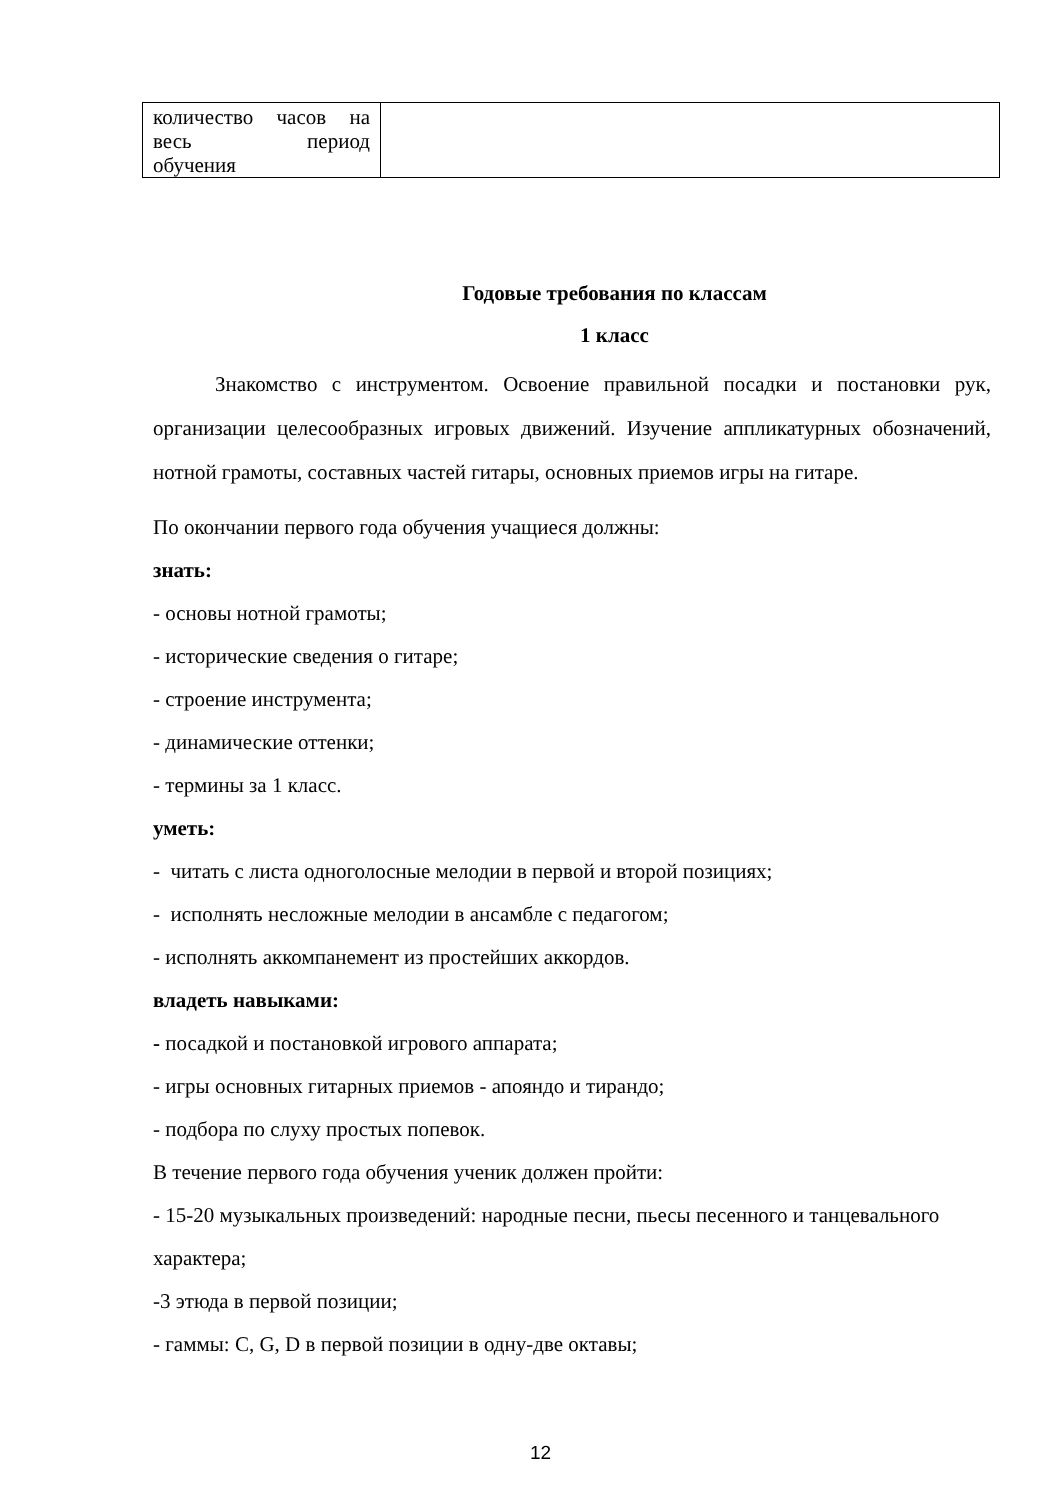| количество часов на весь период обучения | |
Годовые требования по классам
1 класс
Знакомство с инструментом. Освоение правильной посадки и постановки рук, организации целесообразных игровых движений. Изучение аппликатурных обозначений, нотной грамоты, составных частей гитары, основных приемов игры на гитаре.
По окончании первого года обучения учащиеся должны:
знать:
- основы нотной грамоты;
- исторические сведения о гитаре;
- строение инструмента;
- динамические оттенки;
- термины за 1 класс.
уметь:
- читать с листа одноголосные мелодии в первой и второй позициях;
- исполнять несложные мелодии в ансамбле с педагогом;
- исполнять аккомпанемент из простейших аккордов.
владеть навыками:
- посадкой и постановкой игрового аппарата;
- игры основных гитарных приемов - апояндо и тирандо;
- подбора по слуху простых попевок.
В течение первого года обучения ученик должен пройти:
- 15-20 музыкальных произведений: народные песни, пьесы песенного и танцевального характера;
-3 этюда в первой позиции;
- гаммы: C, G, D в первой позиции в одну-две октавы;
12